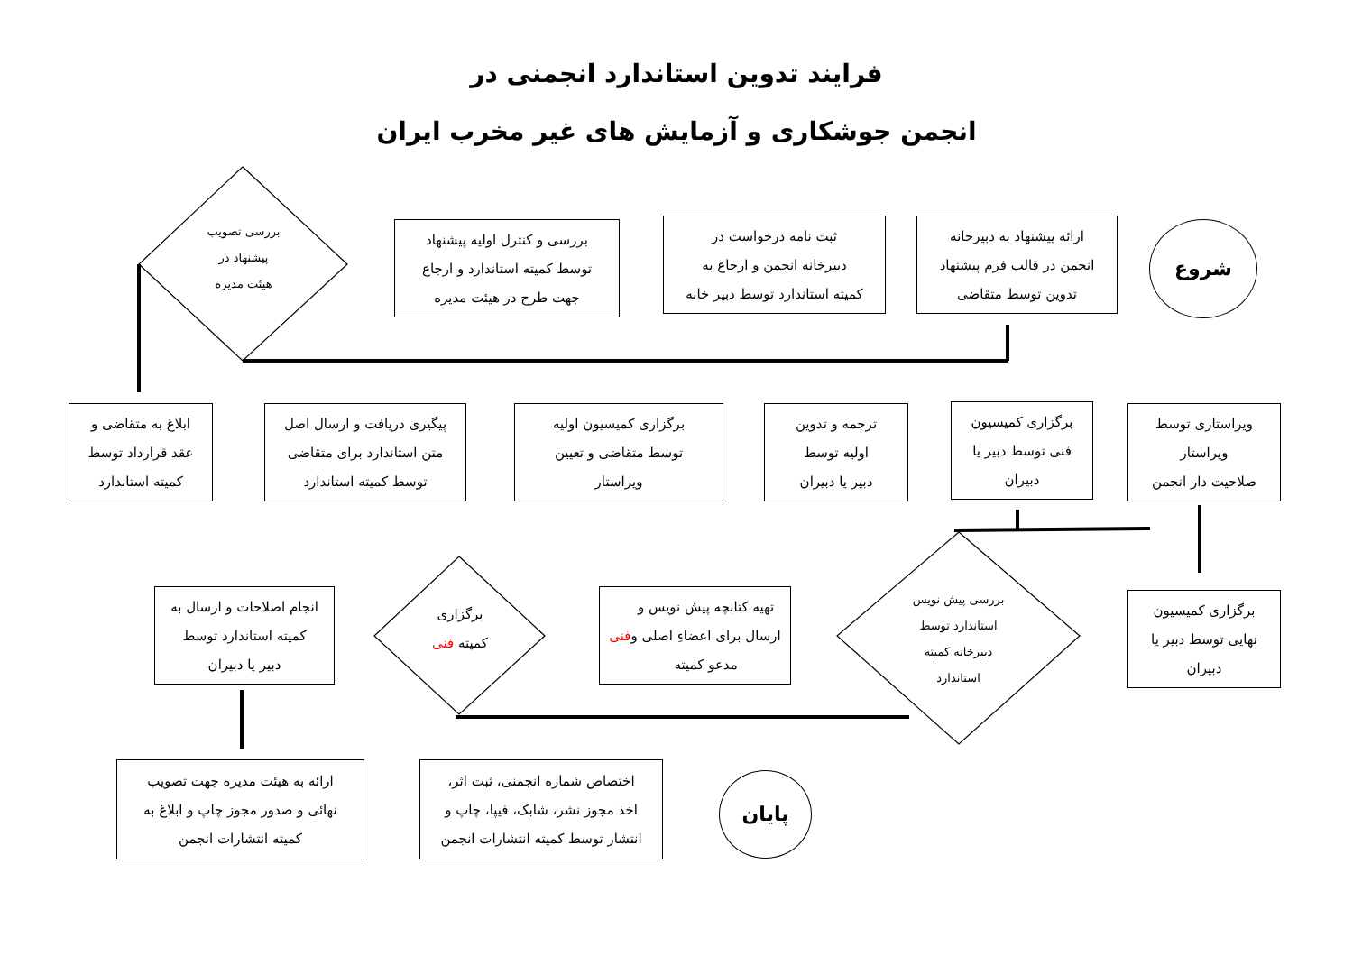فرایند تدوین استاندارد انجمنی در
انجمن جوشکاری و آزمایش های غیر مخرب ایران
شروع
ارائه پیشنهاد به دبیرخانه
انجمن در قالب فرم پیشنهاد
تدوین توسط متقاضی
ثبت نامه درخواست در
دبیرخانه انجمن و ارجاع به
کمیته استاندارد توسط دبیر خانه
بررسی و کنترل اولیه پیشنهاد
توسط کمیته استاندارد و ارجاع
جهت طرح در هیئت مدیره
بررسی تصویب
پیشنهاد در
هیئت مدیره
ویراستاری توسط
ویراستار
صلاحیت دار انجمن
برگزاری کمیسیون
فنی توسط دبیر یا
دبیران
ترجمه و تدوین
اولیه توسط
دبیر یا دبیران
برگزاری کمیسیون اولیه
توسط متقاضی و تعیین
ویراستار
پیگیری دریافت و ارسال اصل
متن استاندارد برای متقاضی
توسط کمیته استاندارد
ابلاغ به متقاضی و
عقد قرارداد توسط
کمیته استاندارد
برگزاری کمیسیون
نهایی توسط دبیر یا
دبیران
بررسی پیش نویس
استاندارد توسط
دبیرخانه کمیته
استاندارد
تهیه کتابچه پیش نویس و
ارسال برای اعضاءِ اصلی و
مدعو کمیته فنی
برگزاری
کمیته فنی
انجام اصلاحات و ارسال به
کمیته استاندارد توسط
دبیر یا دبیران
ارائه به هیئت مدیره جهت تصویب
نهائی و صدور مجوز چاپ و ابلاغ به
کمیته انتشارات انجمن
اختصاص شماره انجمنی، ثبت اثر،
اخذ مجوز نشر، شابک، فیپا، چاپ و
انتشار توسط کمیته انتشارات انجمن
پایان